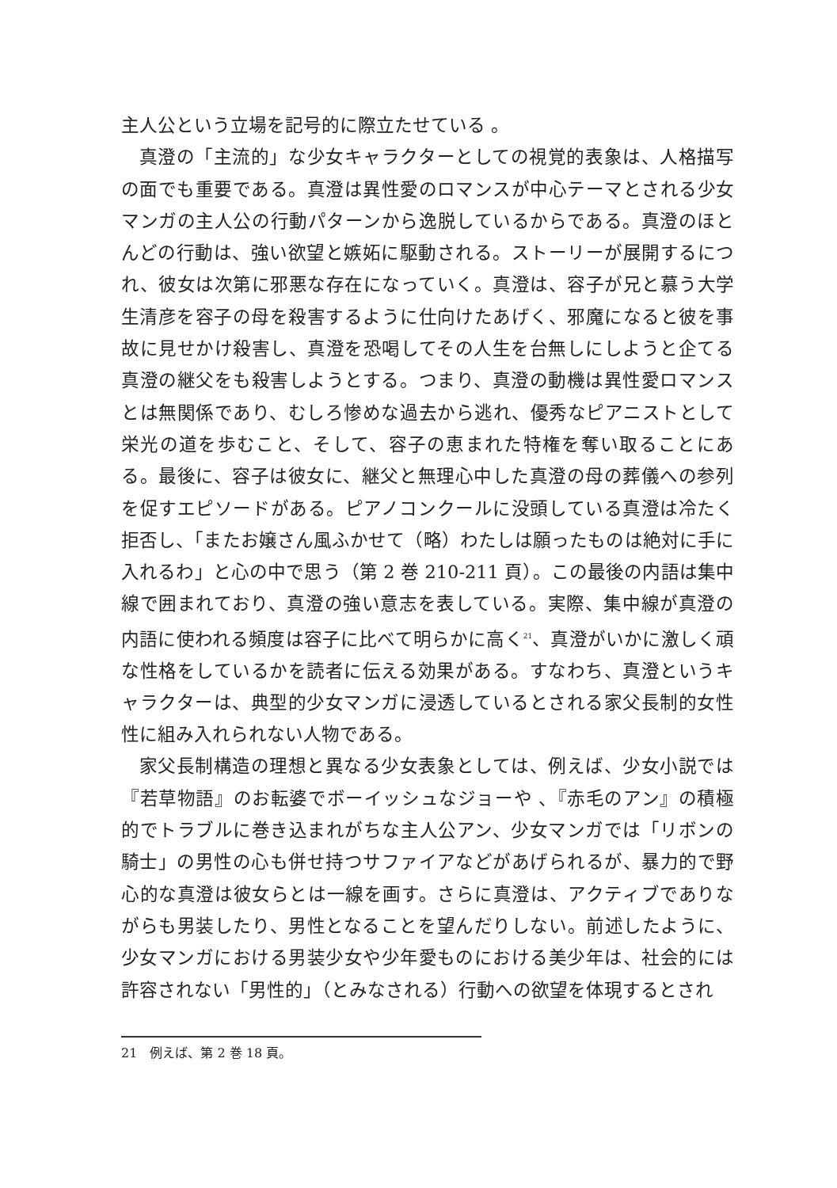主人公という立場を記号的に際立たせている 。
真澄の「主流的」な少女キャラクターとしての視覚的表象は、人格描写の面でも重要である。真澄は異性愛のロマンスが中心テーマとされる少女マンガの主人公の行動パターンから逸脱しているからである。真澄のほとんどの行動は、強い欲望と嫉妬に駆動される。ストーリーが展開するにつれ、彼女は次第に邪悪な存在になっていく。真澄は、容子が兄と慕う大学生清彦を容子の母を殺害するように仕向けたあげく、邪魔になると彼を事故に見せかけ殺害し、真澄を恐喝してその人生を台無しにしようと企てる真澄の継父をも殺害しようとする。つまり、真澄の動機は異性愛ロマンスとは無関係であり、むしろ惨めな過去から逃れ、優秀なピアニストとして栄光の道を歩むこと、そして、容子の恵まれた特権を奪い取ることにある。最後に、容子は彼女に、継父と無理心中した真澄の母の葬儀への参列を促すエピソードがある。ピアノコンクールに没頭している真澄は冷たく拒否し、「またお嬢さん風ふかせて（略）わたしは願ったものは絶対に手に入れるわ」と心の中で思う（第 2 巻 210-211 頁）。この最後の内語は集中線で囲まれており、真澄の強い意志を表している。実際、集中線が真澄の内語に使われる頻度は容子に比べて明らかに高く<sup>21</sup>、真澄がいかに激しく頑な性格をしているかを読者に伝える効果がある。すなわち、真澄というキャラクターは、典型的少女マンガに浸透しているとされる家父長制的女性性に組み入れられない人物である。
家父長制構造の理想と異なる少女表象としては、例えば、少女小説では『若草物語』のお転婆でボーイッシュなジョーや 、『赤毛のアン』の積極的でトラブルに巻き込まれがちな主人公アン、少女マンガでは「リボンの騎士」の男性の心も併せ持つサファイアなどがあげられるが、暴力的で野心的な真澄は彼女らとは一線を画す。さらに真澄は、アクティブでありながらも男装したり、男性となることを望んだりしない。前述したように、少女マンガにおける男装少女や少年愛ものにおける美少年は、社会的には許容されない「男性的」（とみなされる）行動への欲望を体現するとされ
21　例えば、第 2 巻 18 頁。